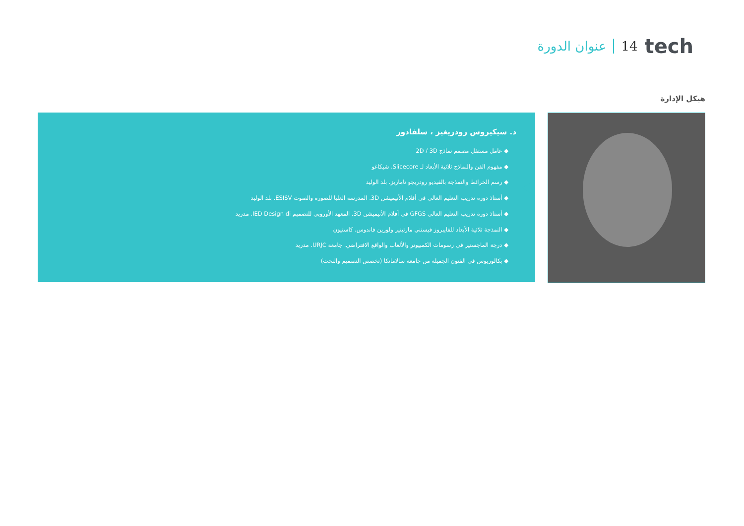عنوان الدورة 14 tech
هيكل الإدارة
د. سيكيروس رودريغيز ، سلفادور
◆ عامل مستقل مصمم نماذج 2D / 3D
◆ مفهوم الفن والنماذج ثلاثية الأبعاد لـ Slicecore. شيكاغو
◆ رسم الخرائط والنمذجة بالفيديو رودريجو تاماريز. بلد الوليد
◆ أستاذ دورة تدريب التعليم العالي في أفلام الأنيميشن 3D. المدرسة العليا للصورة والصوت ESISV. بلد الوليد
◆ أستاذ دورة تدريب التعليم العالي GFGS في أفلام الأنيميشن 3D. المعهد الأوروبي للتصميم IED Design di. مدريد
◆ النمذجة ثلاثية الأبعاد للفايبروز فيستني مارتينيز ولورين فاندوس. كاستيون
◆ درجة الماجستير في رسومات الكمبيوتر والألعاب والواقع الافتراضي. جامعة URJC. مدريد
◆ بكالوريوس في الفنون الجميلة من جامعة سالامانكا (تخصص التصميم والنحت)